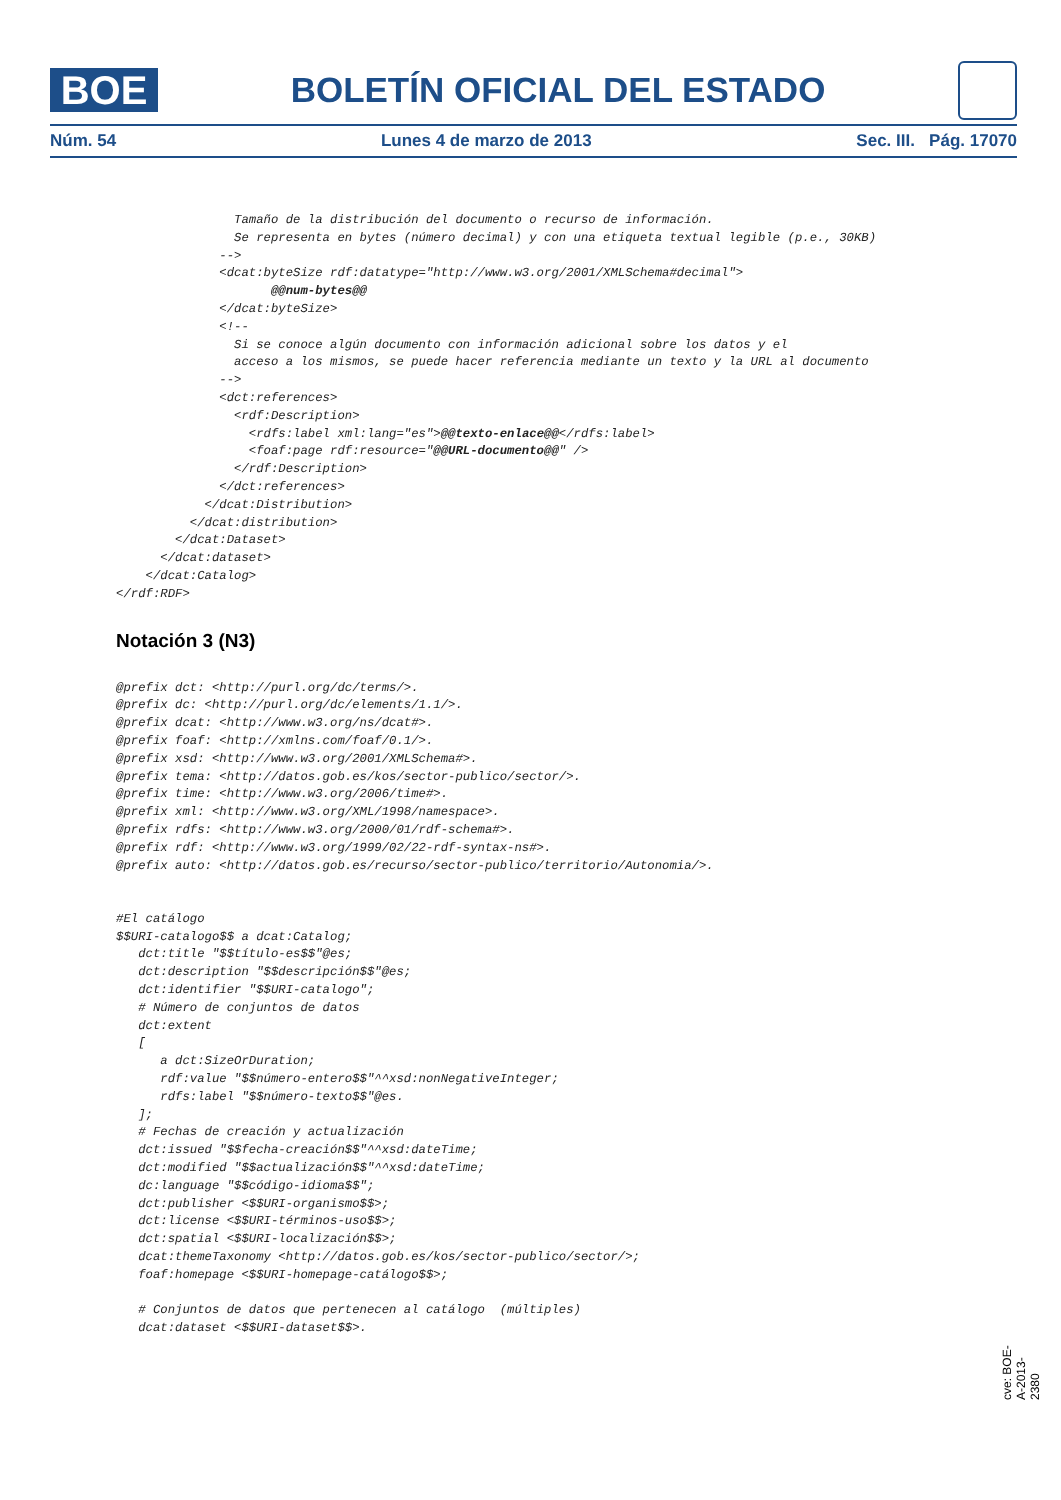BOE
BOLETÍN OFICIAL DEL ESTADO
Núm. 54 Lunes 4 de marzo de 2013 Sec. III. Pág. 17070
                Tamaño de la distribución del documento o recurso de información.
                Se representa en bytes (número decimal) y con una etiqueta textual legible (p.e., 30KB)
              -->
              <dcat:byteSize rdf:datatype="http://www.w3.org/2001/XMLSchema#decimal">
                     @@num-bytes@@
              </dcat:byteSize>
              <!--
                Si se conoce algún documento con información adicional sobre los datos y el
                acceso a los mismos, se puede hacer referencia mediante un texto y la URL al documento
              -->
              <dct:references>
                <rdf:Description>
                  <rdfs:label xml:lang="es">@@texto-enlace@@</rdfs:label>
                  <foaf:page rdf:resource="@@URL-documento@@" />
                </rdf:Description>
              </dct:references>
            </dcat:Distribution>
          </dcat:distribution>
        </dcat:Dataset>
      </dcat:dataset>
    </dcat:Catalog>
</rdf:RDF>
Notación 3 (N3)
@prefix dct: <http://purl.org/dc/terms/>.
@prefix dc: <http://purl.org/dc/elements/1.1/>.
@prefix dcat: <http://www.w3.org/ns/dcat#>.
@prefix foaf: <http://xmlns.com/foaf/0.1/>.
@prefix xsd: <http://www.w3.org/2001/XMLSchema#>.
@prefix tema: <http://datos.gob.es/kos/sector-publico/sector/>.
@prefix time: <http://www.w3.org/2006/time#>.
@prefix xml: <http://www.w3.org/XML/1998/namespace>.
@prefix rdfs: <http://www.w3.org/2000/01/rdf-schema#>.
@prefix rdf: <http://www.w3.org/1999/02/22-rdf-syntax-ns#>.
@prefix auto: <http://datos.gob.es/recurso/sector-publico/territorio/Autonomia/>.


#El catálogo
$$URI-catalogo$$ a dcat:Catalog;
   dct:title "$$título-es$$"@es;
   dct:description "$$descripción$$"@es;
   dct:identifier "$$URI-catalogo";
   # Número de conjuntos de datos
   dct:extent
   [
      a dct:SizeOrDuration;
      rdf:value "$$número-entero$$"^^xsd:nonNegativeInteger;
      rdfs:label "$$número-texto$$"@es.
   ];
   # Fechas de creación y actualización
   dct:issued "$$fecha-creación$$"^^xsd:dateTime;
   dct:modified "$$actualización$$"^^xsd:dateTime;
   dc:language "$$código-idioma$$";
   dct:publisher <$$URI-organismo$$>;
   dct:license <$$URI-términos-uso$$>;
   dct:spatial <$$URI-localización$$>;
   dcat:themeTaxonomy <http://datos.gob.es/kos/sector-publico/sector/>;
   foaf:homepage <$$URI-homepage-catálogo$$>;

   # Conjuntos de datos que pertenecen al catálogo  (múltiples)
   dcat:dataset <$$URI-dataset$$>.
cve: BOE-A-2013-2380